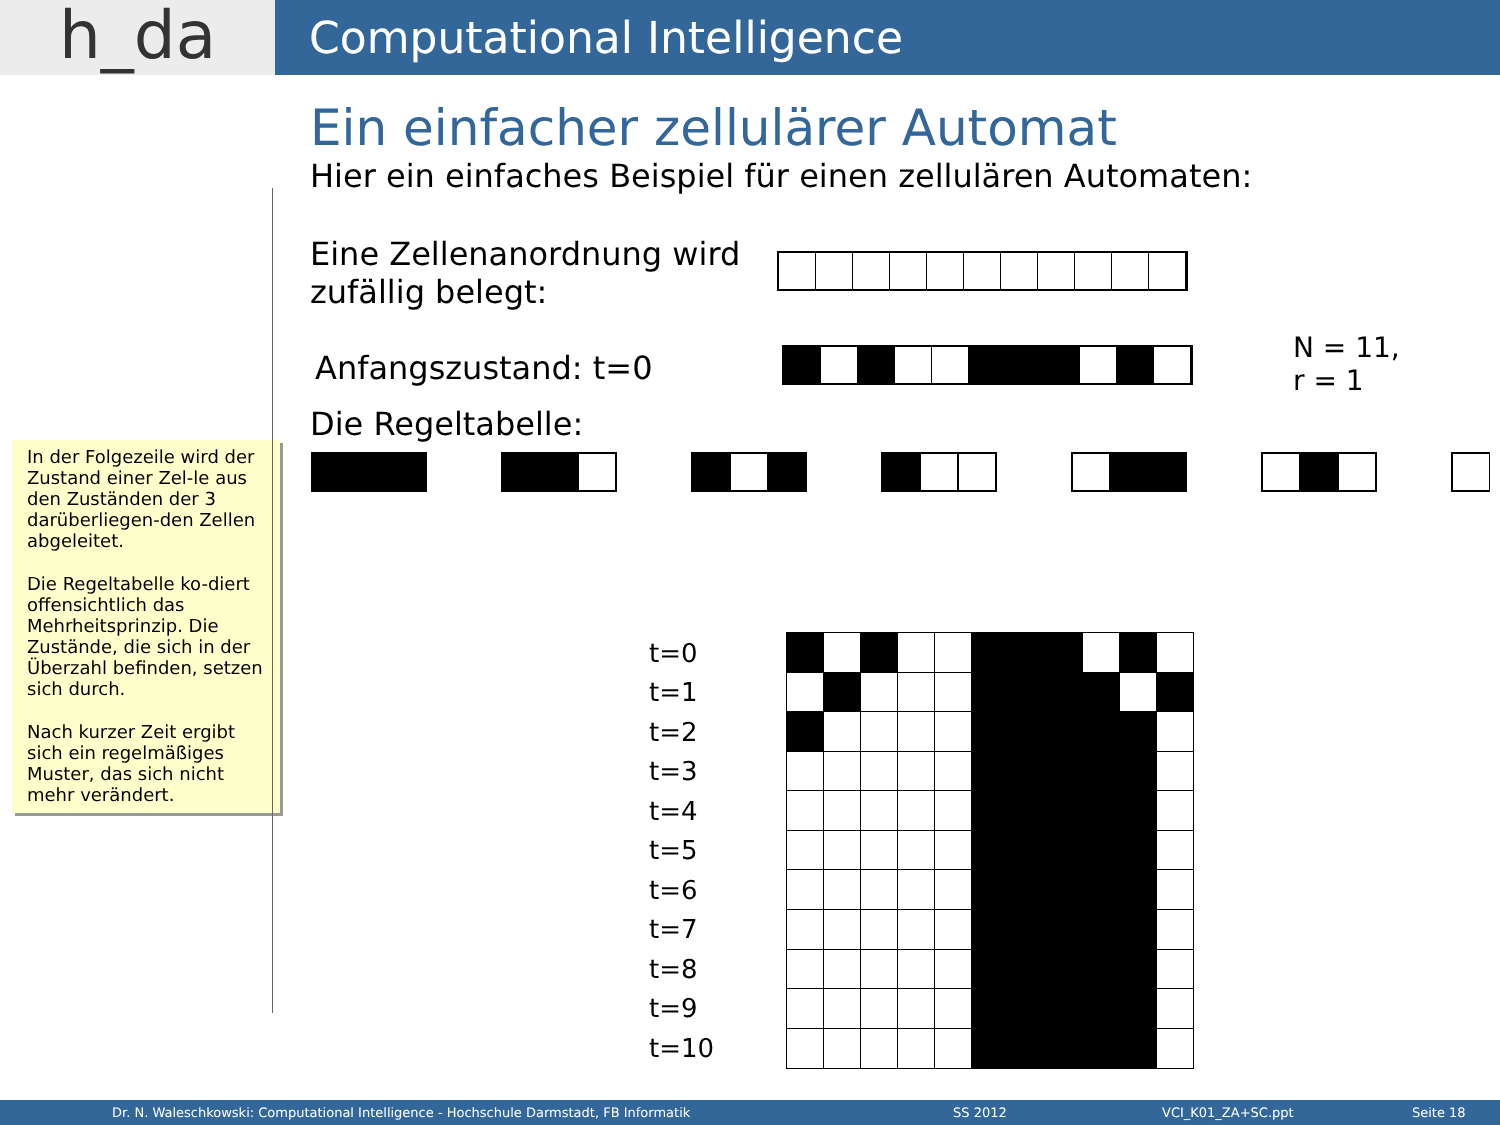h_da
Computational Intelligence
In der Folgezeile wird der Zustand einer Zel-le aus den Zuständen der 3 darüberliegen-den Zellen abgeleitet.
Die Regeltabelle ko-diert offensichtlich das Mehrheitsprinzip. Die Zustände, die sich in der Überzahl befinden, setzen sich durch.
Nach kurzer Zeit ergibt sich ein regelmäßiges Muster, das sich nicht mehr verändert.
Ein einfacher zellulärer Automat
Hier ein einfaches Beispiel für einen zellulären Automaten:
Eine Zellenanordnung wird zufällig belegt:
Anfangszustand: t=0
N = 11,
r = 1
Die Regeltabelle:
.
| t=0 |
| t=1 |
| t=2 |
| t=3 |
| t=4 |
| t=5 |
| t=6 |
| t=7 |
| t=8 |
| t=9 |
| t=10 |
Dr. N. Waleschkowski: Computational Intelligence - Hochschule Darmstadt, FB Informatik SS 2012 VCI_K01_ZA+SC.ppt Seite 18